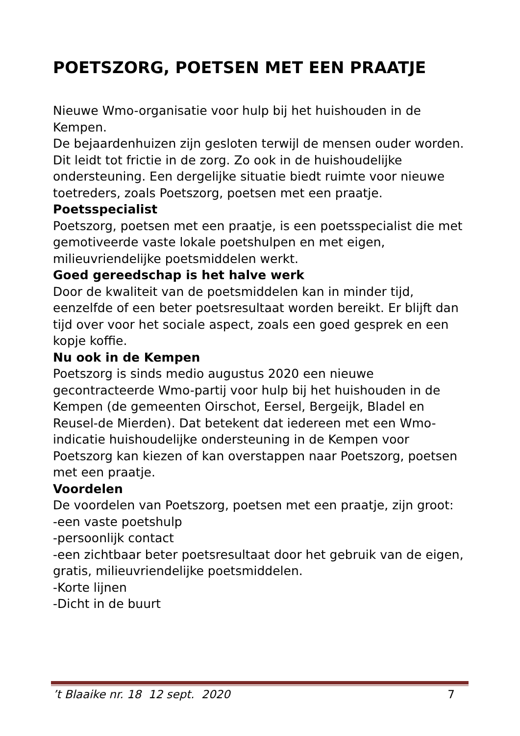POETSZORG, POETSEN MET EEN PRAATJE
Nieuwe Wmo-organisatie voor hulp bij het huishouden in de Kempen.
De bejaardenhuizen zijn gesloten terwijl de mensen ouder worden. Dit leidt tot frictie in de zorg. Zo ook in de huishoudelijke ondersteuning. Een dergelijke situatie biedt ruimte voor nieuwe toetreders, zoals Poetszorg, poetsen met een praatje.
Poetsspecialist
Poetszorg, poetsen met een praatje, is een poetsspecialist die met gemotiveerde vaste lokale poetshulpen en met eigen, milieuvriendelijke poetsmiddelen werkt.
Goed gereedschap is het halve werk
Door de kwaliteit van de poetsmiddelen kan in minder tijd, eenzelfde of een beter poetsresultaat worden bereikt. Er blijft dan tijd over voor het sociale aspect, zoals een goed gesprek en een kopje koffie.
Nu ook in de Kempen
Poetszorg is sinds medio augustus 2020 een nieuwe gecontracteerde Wmo-partij voor hulp bij het huishouden in de Kempen (de gemeenten Oirschot, Eersel, Bergeijk, Bladel en Reusel-de Mierden). Dat betekent dat iedereen met een Wmo-indicatie huishoudelijke ondersteuning in de Kempen voor Poetszorg kan kiezen of kan overstappen naar Poetszorg, poetsen met een praatje.
Voordelen
De voordelen van Poetszorg, poetsen met een praatje, zijn groot:
-een vaste poetshulp
-persoonlijk contact
-een zichtbaar beter poetsresultaat door het gebruik van de eigen, gratis, milieuvriendelijke poetsmiddelen.
-Korte lijnen
-Dicht in de buurt
’t Blaaike nr. 18 12 sept. 2020 7